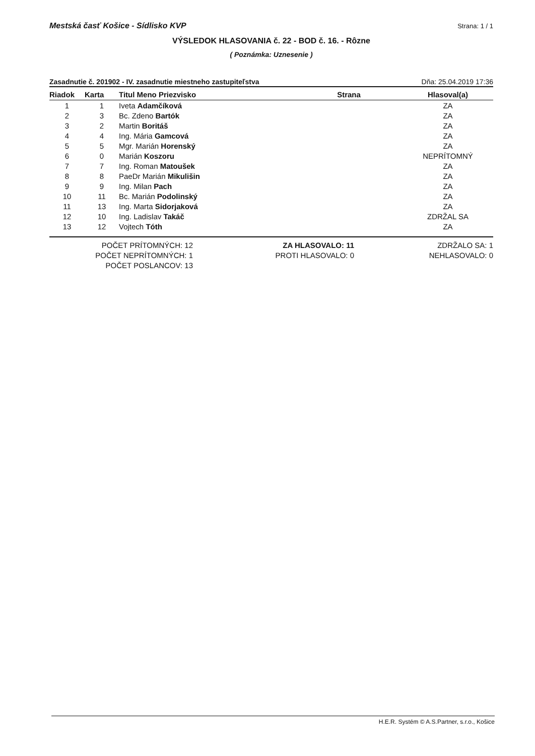Mestská časť Košice - Sídlisko KVP Strana: 1 / 1
VÝSLEDOK HLASOVANIA č. 22 - BOD č. 16. - Rôzne
( Poznámka: Uznesenie )
Zasadnutie č. 201902 - IV. zasadnutie miestneho zastupiteľstva Dňa: 25.04.2019 17:36
| Riadok | Karta | Titul Meno Priezvisko | Strana | Hlasoval(a) |
| --- | --- | --- | --- | --- |
| 1 | 1 | Iveta Adamčíková | | ZA |
| 2 | 3 | Bc. Zdeno Bartók | | ZA |
| 3 | 2 | Martin Boritáš | | ZA |
| 4 | 4 | Ing. Mária Gamcová | | ZA |
| 5 | 5 | Mgr. Marián Horenský | | ZA |
| 6 | 0 | Marián Koszoru | | NEPRÍTOMNÝ |
| 7 | 7 | Ing. Roman Matoušek | | ZA |
| 8 | 8 | PaeDr Marián Mikulišin | | ZA |
| 9 | 9 | Ing. Milan Pach | | ZA |
| 10 | 11 | Bc. Marián Podolinský | | ZA |
| 11 | 13 | Ing. Marta Sidorjaková | | ZA |
| 12 | 10 | Ing. Ladislav Takáč | | ZDRŽAL SA |
| 13 | 12 | Vojtech Tóth | | ZA |
POČET PRÍTOMNÝCH: 12
POČET NEPRÍTOMNÝCH: 1
POČET POSLANCOV: 13
ZA HLASOVALO: 11
PROTI HLASOVALO: 0
ZDRŽALO SA: 1
NEHLASOVALO: 0
H.E.R. Systém © A.S.Partner, s.r.o., Košice